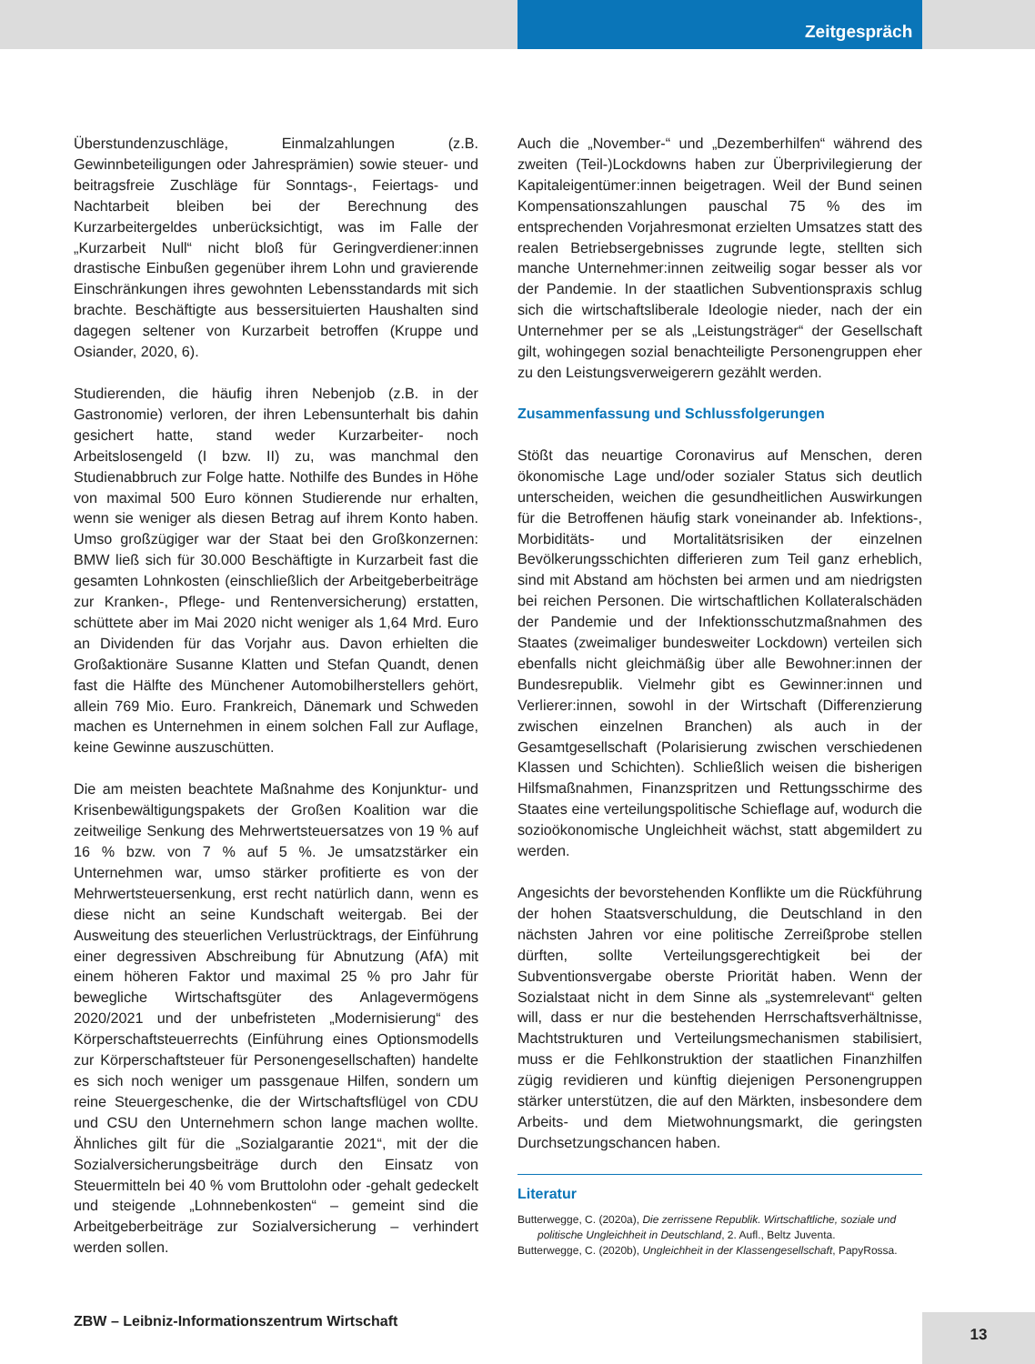Zeitgespräch
Überstundenzuschläge, Einmalzahlungen (z.B. Gewinnbeteiligungen oder Jahresprämien) sowie steuer- und beitragsfreie Zuschläge für Sonntags-, Feiertags- und Nachtarbeit bleiben bei der Berechnung des Kurzarbeitergeldes unberücksichtigt, was im Falle der „Kurzarbeit Null“ nicht bloß für Geringverdiener:innen drastische Einbußen gegenüber ihrem Lohn und gravierende Einschränkungen ihres gewohnten Lebensstandards mit sich brachte. Beschäftigte aus bessersituierten Haushalten sind dagegen seltener von Kurzarbeit betroffen (Kruppe und Osiander, 2020, 6).
Studierenden, die häufig ihren Nebenjob (z.B. in der Gastronomie) verloren, der ihren Lebensunterhalt bis dahin gesichert hatte, stand weder Kurzarbeiter- noch Arbeitslosengeld (I bzw. II) zu, was manchmal den Studienabbruch zur Folge hatte. Nothilfe des Bundes in Höhe von maximal 500 Euro können Studierende nur erhalten, wenn sie weniger als diesen Betrag auf ihrem Konto haben. Umso großzügiger war der Staat bei den Großkonzernen: BMW ließ sich für 30.000 Beschäftigte in Kurzarbeit fast die gesamten Lohnkosten (einschließlich der Arbeitgeberbeiträge zur Kranken-, Pflege- und Rentenversicherung) erstatten, schüttete aber im Mai 2020 nicht weniger als 1,64 Mrd. Euro an Dividenden für das Vorjahr aus. Davon erhielten die Großaktionäre Susanne Klatten und Stefan Quandt, denen fast die Hälfte des Münchener Automobilherstellers gehört, allein 769 Mio. Euro. Frankreich, Dänemark und Schweden machen es Unternehmen in einem solchen Fall zur Auflage, keine Gewinne auszuschütten.
Die am meisten beachtete Maßnahme des Konjunktur- und Krisenbewältigungspakets der Großen Koalition war die zeitweilige Senkung des Mehrwertsteuersatzes von 19 % auf 16 % bzw. von 7 % auf 5 %. Je umsatzstärker ein Unternehmen war, umso stärker profitierte es von der Mehrwertsteuersenkung, erst recht natürlich dann, wenn es diese nicht an seine Kundschaft weitergab. Bei der Ausweitung des steuerlichen Verlustrücktrags, der Einführung einer degressiven Abschreibung für Abnutzung (AfA) mit einem höheren Faktor und maximal 25 % pro Jahr für bewegliche Wirtschaftsgüter des Anlagevermögens 2020/2021 und der unbefristeten „Modernisierung“ des Körperschaftsteuerrechts (Einführung eines Optionsmodells zur Körperschaftsteuer für Personengesellschaften) handelte es sich noch weniger um passgenaue Hilfen, sondern um reine Steuergeschenke, die der Wirtschaftsflügel von CDU und CSU den Unternehmern schon lange machen wollte. Ähnliches gilt für die „Sozialgarantie 2021“, mit der die Sozialversicherungsbeiträge durch den Einsatz von Steuermitteln bei 40 % vom Bruttolohn oder -gehalt gedeckelt und steigende „Lohnnebenkosten“ – gemeint sind die Arbeitgeberbeiträge zur Sozialversicherung – verhindert werden sollen.
Auch die „November-“ und „Dezemberhilfen“ während des zweiten (Teil-)Lockdowns haben zur Überprivilegierung der Kapitaleigentümer:innen beigetragen. Weil der Bund seinen Kompensationszahlungen pauschal 75 % des im entsprechenden Vorjahresmonat erzielten Umsatzes statt des realen Betriebsergebnisses zugrunde legte, stellten sich manche Unternehmer:innen zeitweilig sogar besser als vor der Pandemie. In der staatlichen Subventionspraxis schlug sich die wirtschaftsliberale Ideologie nieder, nach der ein Unternehmer per se als „Leistungsträger“ der Gesellschaft gilt, wohingegen sozial benachteiligte Personengruppen eher zu den Leistungsverweigerern gezählt werden.
Zusammenfassung und Schlussfolgerungen
Stößt das neuartige Coronavirus auf Menschen, deren ökonomische Lage und/oder sozialer Status sich deutlich unterscheiden, weichen die gesundheitlichen Auswirkungen für die Betroffenen häufig stark voneinander ab. Infektions-, Morbiditäts- und Mortalitätsrisiken der einzelnen Bevölkerungsschichten differieren zum Teil ganz erheblich, sind mit Abstand am höchsten bei armen und am niedrigsten bei reichen Personen. Die wirtschaftlichen Kollateralschäden der Pandemie und der Infektionsschutzmaßnahmen des Staates (zweimaliger bundesweiter Lockdown) verteilen sich ebenfalls nicht gleichmäßig über alle Bewohner:innen der Bundesrepublik. Vielmehr gibt es Gewinner:innen und Verlierer:innen, sowohl in der Wirtschaft (Differenzierung zwischen einzelnen Branchen) als auch in der Gesamtgesellschaft (Polarisierung zwischen verschiedenen Klassen und Schichten). Schließlich weisen die bisherigen Hilfsmaßnahmen, Finanzspritzen und Rettungsschirme des Staates eine verteilungspolitische Schieflage auf, wodurch die sozioökonomische Ungleichheit wächst, statt abgemildert zu werden.
Angesichts der bevorstehenden Konflikte um die Rückführung der hohen Staatsverschuldung, die Deutschland in den nächsten Jahren vor eine politische Zerreißprobe stellen dürften, sollte Verteilungsgerechtigkeit bei der Subventionsvergabe oberste Priorität haben. Wenn der Sozialstaat nicht in dem Sinne als „systemrelevant“ gelten will, dass er nur die bestehenden Herrschaftsverhältnisse, Machtstrukturen und Verteilungsmechanismen stabilisiert, muss er die Fehlkonstruktion der staatlichen Finanzhilfen zügig revidieren und künftig diejenigen Personengruppen stärker unterstützen, die auf den Märkten, insbesondere dem Arbeits- und dem Mietwohnungsmarkt, die geringsten Durchsetzungschancen haben.
Literatur
Butterwegge, C. (2020a), Die zerrissene Republik. Wirtschaftliche, soziale und politische Ungleichheit in Deutschland, 2. Aufl., Beltz Juventa.
Butterwegge, C. (2020b), Ungleichheit in der Klassengesellschaft, PapyRossa.
ZBW – Leibniz-Informationszentrum Wirtschaft
13